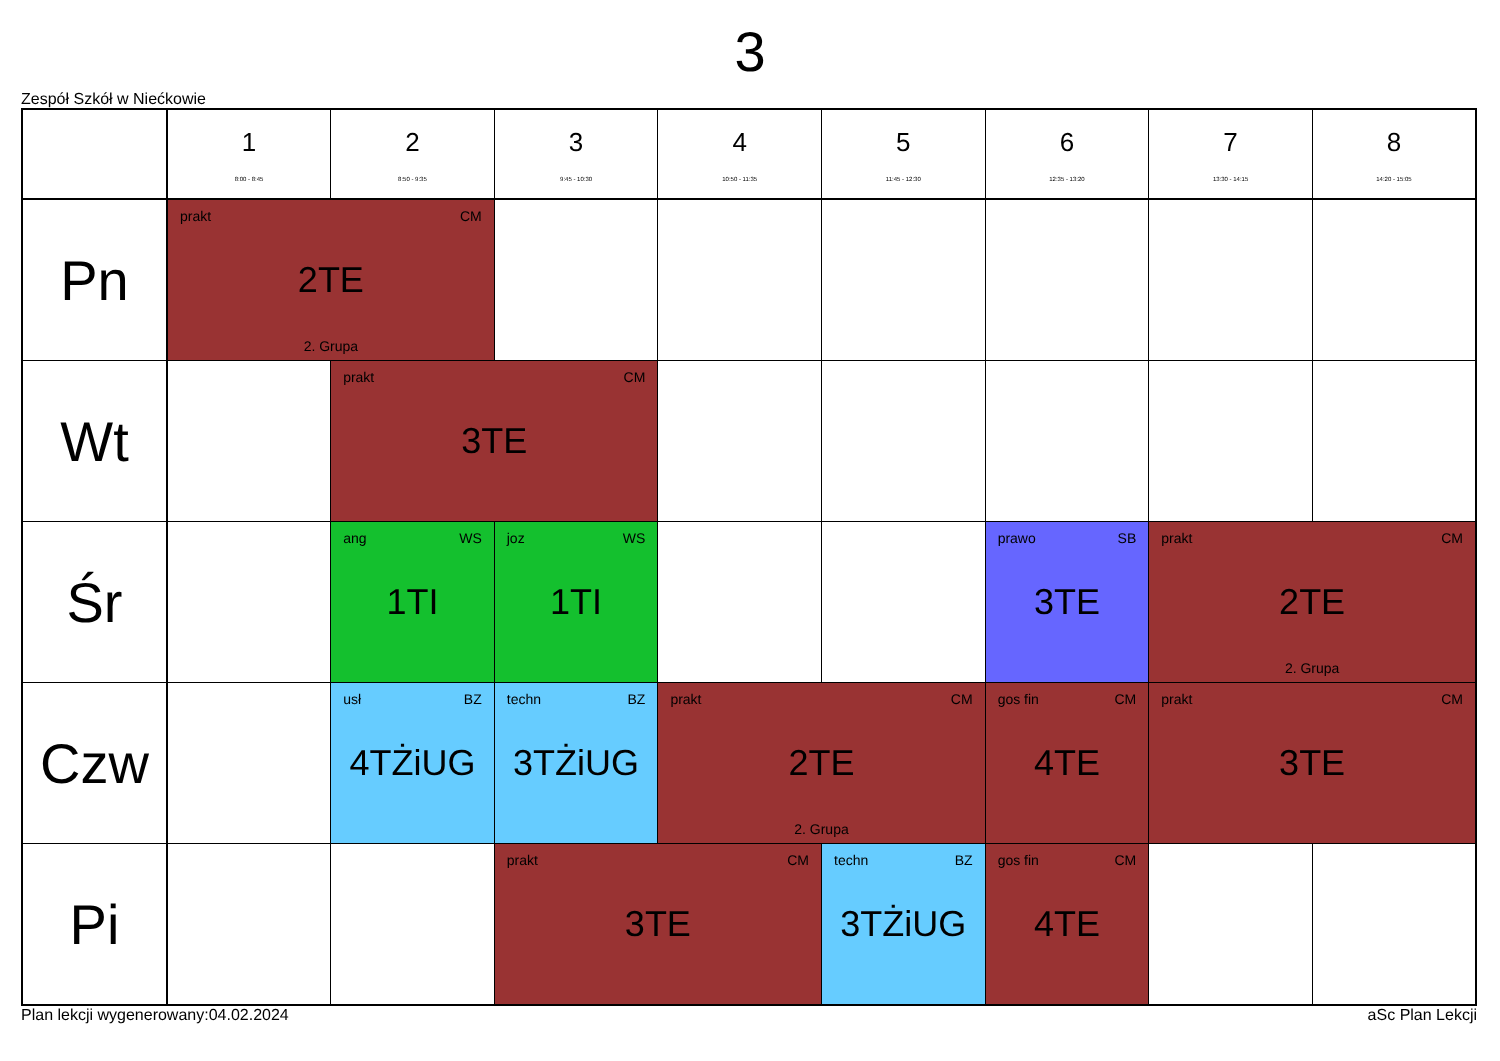3
Zespół Szkół w Niećkowie
| | 1 8:00 - 8:45 | 2 8:50 - 9:35 | 3 9:45 - 10:30 | 4 10:50 - 11:35 | 5 11:45 - 12:30 | 6 12:35 - 13:20 | 7 13:30 - 14:15 | 8 14:20 - 15:05 |
| --- | --- | --- | --- | --- | --- | --- | --- | --- |
| Pn | prakt CM 2TE 2. Grupa | | | | | | | |
| Wt | | prakt CM 3TE | | | | | | |
| Śr | | ang WS 1TI | joz WS 1TI | | | prawo SB 3TE | prakt CM 2TE 2. Grupa | |
| Czw | | usł BZ 4TŻiUG | techn BZ 3TŻiUG | prakt CM 2TE 2. Grupa | | gos fin CM 4TE | prakt CM 3TE | |
| Pi | | | prakt CM 3TE | | techn BZ 3TŻiUG | gos fin CM 4TE | | |
Plan lekcji wygenerowany:04.02.2024 aSc Plan Lekcji